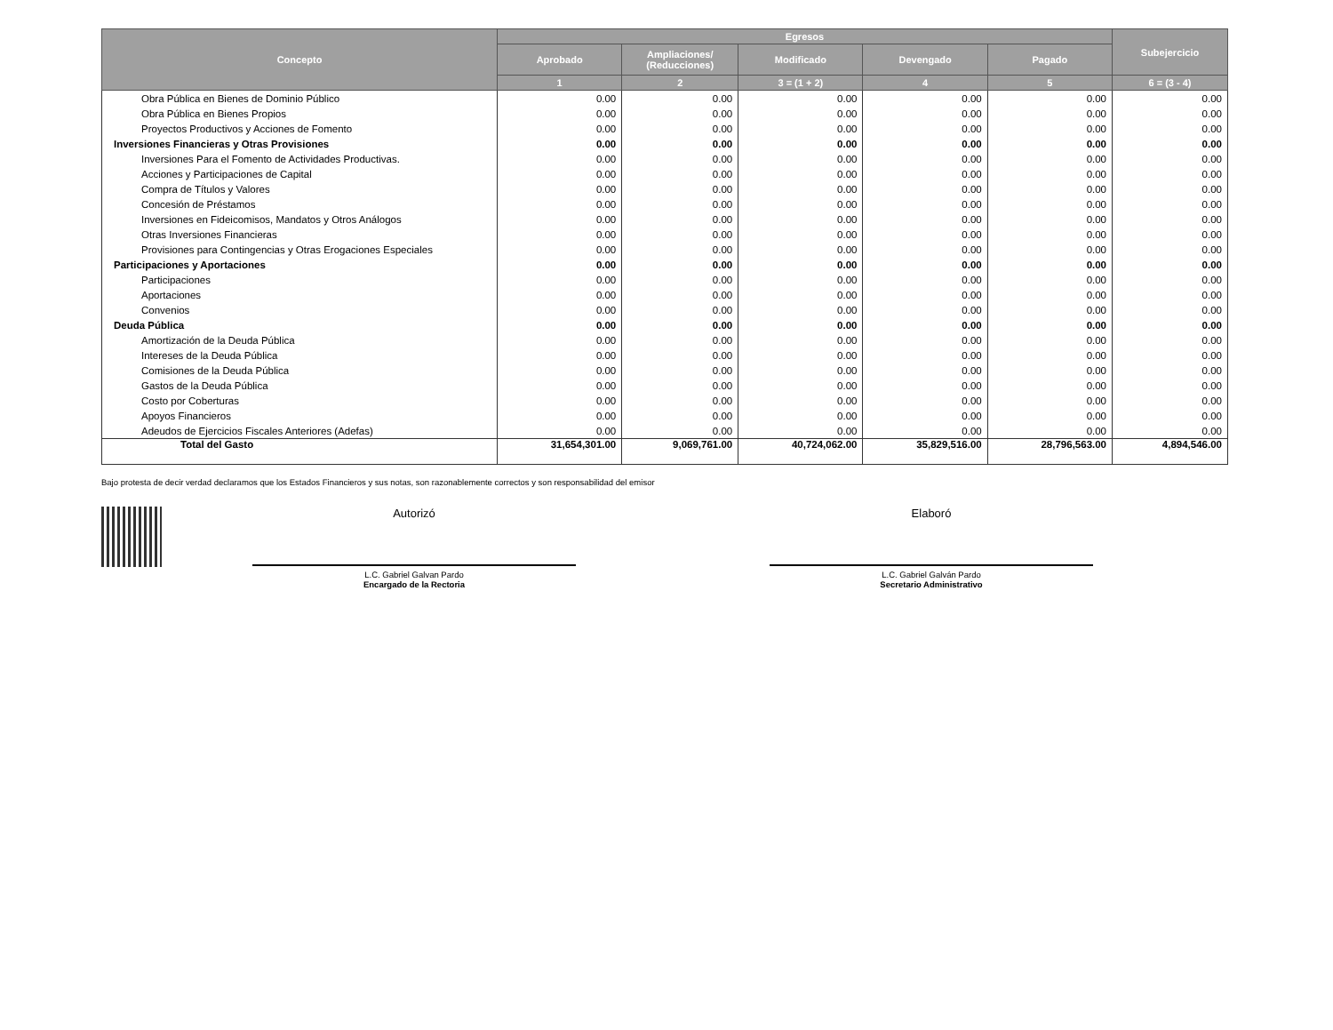| Concepto | Egresos | | | | | Subejercicio |
| --- | --- | --- | --- | --- | --- | --- |
| | Aprobado | Ampliaciones/ (Reducciones) | Modificado | Devengado | Pagado | |
| | 1 | 2 | 3 = (1 + 2) | 4 | 5 | 6 = (3 - 4) |
| Obra Pública en Bienes de Dominio Público | 0.00 | 0.00 | 0.00 | 0.00 | 0.00 | 0.00 |
| Obra Pública en Bienes Propios | 0.00 | 0.00 | 0.00 | 0.00 | 0.00 | 0.00 |
| Proyectos Productivos y Acciones de Fomento | 0.00 | 0.00 | 0.00 | 0.00 | 0.00 | 0.00 |
| Inversiones Financieras y Otras Provisiones | 0.00 | 0.00 | 0.00 | 0.00 | 0.00 | 0.00 |
| Inversiones Para el Fomento de Actividades Productivas. | 0.00 | 0.00 | 0.00 | 0.00 | 0.00 | 0.00 |
| Acciones y Participaciones de Capital | 0.00 | 0.00 | 0.00 | 0.00 | 0.00 | 0.00 |
| Compra de Títulos y Valores | 0.00 | 0.00 | 0.00 | 0.00 | 0.00 | 0.00 |
| Concesión de Préstamos | 0.00 | 0.00 | 0.00 | 0.00 | 0.00 | 0.00 |
| Inversiones en Fideicomisos, Mandatos y Otros Análogos | 0.00 | 0.00 | 0.00 | 0.00 | 0.00 | 0.00 |
| Otras Inversiones Financieras | 0.00 | 0.00 | 0.00 | 0.00 | 0.00 | 0.00 |
| Provisiones para Contingencias y Otras Erogaciones Especiales | 0.00 | 0.00 | 0.00 | 0.00 | 0.00 | 0.00 |
| Participaciones y Aportaciones | 0.00 | 0.00 | 0.00 | 0.00 | 0.00 | 0.00 |
| Participaciones | 0.00 | 0.00 | 0.00 | 0.00 | 0.00 | 0.00 |
| Aportaciones | 0.00 | 0.00 | 0.00 | 0.00 | 0.00 | 0.00 |
| Convenios | 0.00 | 0.00 | 0.00 | 0.00 | 0.00 | 0.00 |
| Deuda Pública | 0.00 | 0.00 | 0.00 | 0.00 | 0.00 | 0.00 |
| Amortización de la Deuda Pública | 0.00 | 0.00 | 0.00 | 0.00 | 0.00 | 0.00 |
| Intereses de la Deuda Pública | 0.00 | 0.00 | 0.00 | 0.00 | 0.00 | 0.00 |
| Comisiones de la Deuda Pública | 0.00 | 0.00 | 0.00 | 0.00 | 0.00 | 0.00 |
| Gastos de la Deuda Pública | 0.00 | 0.00 | 0.00 | 0.00 | 0.00 | 0.00 |
| Costo por Coberturas | 0.00 | 0.00 | 0.00 | 0.00 | 0.00 | 0.00 |
| Apoyos Financieros | 0.00 | 0.00 | 0.00 | 0.00 | 0.00 | 0.00 |
| Adeudos de Ejercicios Fiscales Anteriores (Adefas) | 0.00 | 0.00 | 0.00 | 0.00 | 0.00 | 0.00 |
| Total del Gasto | 31,654,301.00 | 9,069,761.00 | 40,724,062.00 | 35,829,516.00 | 28,796,563.00 | 4,894,546.00 |
Bajo protesta de decir verdad declaramos que los Estados Financieros y sus notas, son razonablemente correctos y son responsabilidad del emisor
Autorizó
L.C. Gabriel Galvan Pardo
Encargado de la Rectoria
Elaboró
L.C. Gabriel Galván Pardo
Secretario Administrativo